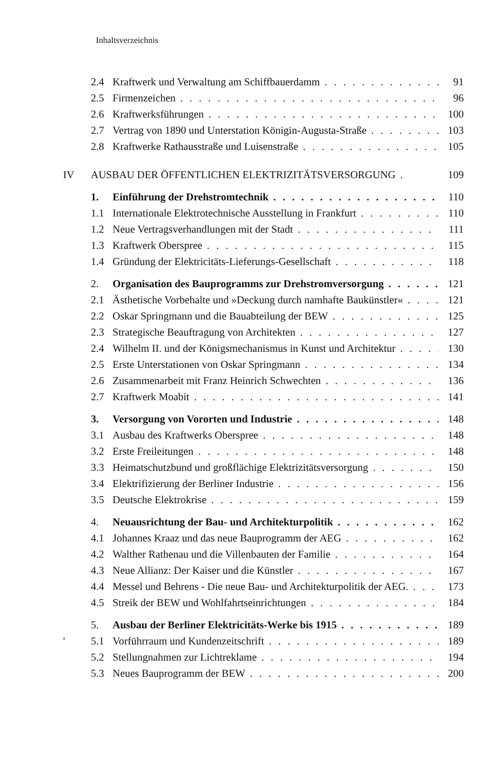Inhaltsverzeichnis
2.4 Kraftwerk und Verwaltung am Schiffbauerdamm 91
2.5 Firmenzeichen 96
2.6 Kraftwerksführungen 100
2.7 Vertrag von 1890 und Unterstation Königin-Augusta-Straße 103
2.8 Kraftwerke Rathausstraße und Luisenstraße 105
IV AUSBAU DER ÖFFENTLICHEN ELEKTRIZITÄTSVERSORGUNG 109
1. Einführung der Drehstromtechnik 110
1.1 Internationale Elektrotechnische Ausstellung in Frankfurt 110
1.2 Neue Vertragsverhandlungen mit der Stadt 111
1.3 Kraftwerk Oberspree 115
1.4 Gründung der Elektricitäts-Lieferungs-Gesellschaft 118
2. Organisation des Bauprogramms zur Drehstromversorgung 121
2.1 Ästhetische Vorbehalte und »Deckung durch namhafte Baukünstler« 121
2.2 Oskar Springmann und die Bauabteilung der BEW 125
2.3 Strategische Beauftragung von Architekten 127
2.4 Wilhelm II. und der Königsmechanismus in Kunst und Architektur 130
2.5 Erste Unterstationen von Oskar Springmann 134
2.6 Zusammenarbeit mit Franz Heinrich Schwechten 136
2.7 Kraftwerk Moabit 141
3. Versorgung von Vororten und Industrie 148
3.1 Ausbau des Kraftwerks Oberspree 148
3.2 Erste Freileitungen 148
3.3 Heimatschutzbund und großflächige Elektrizitätsversorgung 150
3.4 Elektrifizierung der Berliner Industrie 156
3.5 Deutsche Elektrokrise 159
4. Neuausrichtung der Bau- und Architekturpolitik 162
4.1 Johannes Kraaz und das neue Bauprogramm der AEG 162
4.2 Walther Rathenau und die Villenbauten der Familie 164
4.3 Neue Allianz: Der Kaiser und die Künstler 167
4.4 Messel und Behrens - Die neue Bau- und Architekturpolitik der AEG. 173
4.5 Streik der BEW und Wohlfahrtseinrichtungen 184
5. Ausbau der Berliner Elektricitäts-Werke bis 1915 189
' 5.1 Vorführraum und Kundenzeitschrift 189
5.2 Stellungnahmen zur Lichtreklame 194
5.3 Neues Bauprogramm der BEW 200